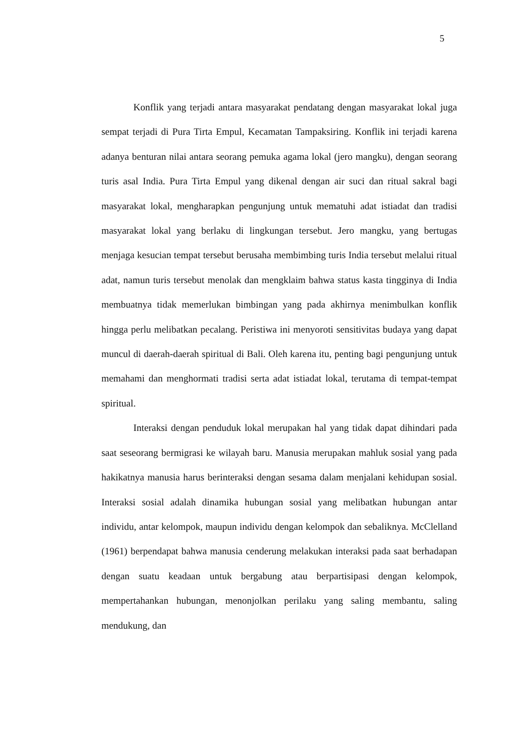5
Konflik yang terjadi antara masyarakat pendatang dengan masyarakat lokal juga sempat terjadi di Pura Tirta Empul, Kecamatan Tampaksiring. Konflik ini terjadi karena adanya benturan nilai antara seorang pemuka agama lokal (jero mangku), dengan seorang turis asal India. Pura Tirta Empul yang dikenal dengan air suci dan ritual sakral bagi masyarakat lokal, mengharapkan pengunjung untuk mematuhi adat istiadat dan tradisi masyarakat lokal yang berlaku di lingkungan tersebut. Jero mangku, yang bertugas menjaga kesucian tempat tersebut berusaha membimbing turis India tersebut melalui ritual adat, namun turis tersebut menolak dan mengklaim bahwa status kasta tingginya di India membuatnya tidak memerlukan bimbingan yang pada akhirnya menimbulkan konflik hingga perlu melibatkan pecalang. Peristiwa ini menyoroti sensitivitas budaya yang dapat muncul di daerah-daerah spiritual di Bali. Oleh karena itu, penting bagi pengunjung untuk memahami dan menghormati tradisi serta adat istiadat lokal, terutama di tempat-tempat spiritual.
Interaksi dengan penduduk lokal merupakan hal yang tidak dapat dihindari pada saat seseorang bermigrasi ke wilayah baru. Manusia merupakan mahluk sosial yang pada hakikatnya manusia harus berinteraksi dengan sesama dalam menjalani kehidupan sosial. Interaksi sosial adalah dinamika hubungan sosial yang melibatkan hubungan antar individu, antar kelompok, maupun individu dengan kelompok dan sebaliknya. McClelland (1961) berpendapat bahwa manusia cenderung melakukan interaksi pada saat berhadapan dengan suatu keadaan untuk bergabung atau berpartisipasi dengan kelompok, mempertahankan hubungan, menonjolkan perilaku yang saling membantu, saling mendukung, dan